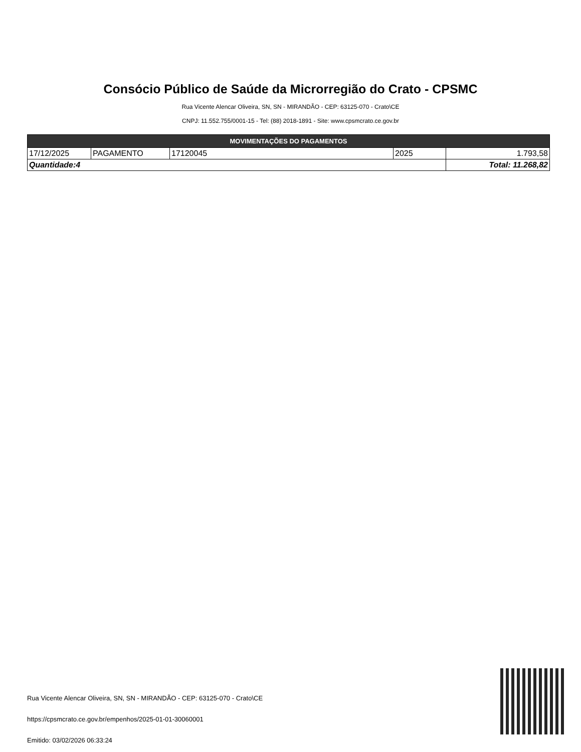Consócio Público de Saúde da Microrregião do Crato - CPSMC
Rua Vicente Alencar Oliveira, SN, SN - MIRANDÃO - CEP: 63125-070 - Crato\CE
CNPJ: 11.552.755/0001-15 - Tel: (88) 2018-1891 - Site: www.cpsmcrato.ce.gov.br
| MOVIMENTAÇÕES DO PAGAMENTOS | | | | |
| --- | --- | --- | --- | --- |
| 17/12/2025 | PAGAMENTO | 17120045 | 2025 | 1.793,58 |
| Quantidade:4 | | | | Total: 11.268,82 |
Rua Vicente Alencar Oliveira, SN, SN - MIRANDÃO - CEP: 63125-070 - Crato\CE
https://cpsmcrato.ce.gov.br/empenhos/2025-01-01-30060001
Emitido: 03/02/2026 06:33:24